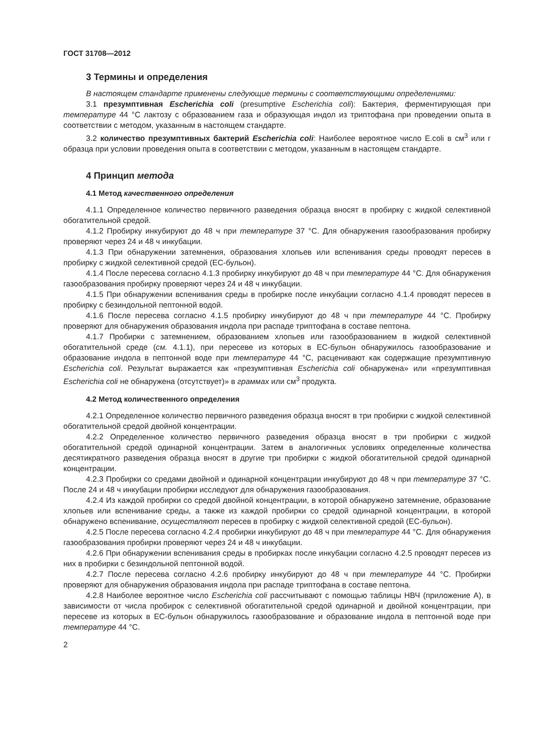ГОСТ 31708—2012
3 Термины и определения
В настоящем стандарте применены следующие термины с соответствующими определениями:
3.1 презумптивная Escherichia coli (presumptive Escherichia coli): Бактерия, ферментирующая при температуре 44 °С лактозу с образованием газа и образующая индол из триптофана при проведении опыта в соответствии с методом, указанным в настоящем стандарте.
3.2 количество презумптивных бактерий Escherichia coli: Наиболее вероятное число E.coli в см<sup>3</sup> или г образца при условии проведения опыта в соответствии с методом, указанным в настоящем стандарте.
4 Принцип метода
4.1 Метод качественного определения
4.1.1 Определенное количество первичного разведения образца вносят в пробирку с жидкой селективной обогатительной средой.
4.1.2 Пробирку инкубируют до 48 ч при температуре 37 °С. Для обнаружения газообразования пробирку проверяют через 24 и 48 ч инкубации.
4.1.3 При обнаружении затемнения, образования хлопьев или вспенивания среды проводят пересев в пробирку с жидкой селективной средой (ЕС-бульон).
4.1.4 После пересева согласно 4.1.3 пробирку инкубируют до 48 ч при температуре 44 °С. Для обнаружения газообразования пробирку проверяют через 24 и 48 ч инкубации.
4.1.5 При обнаружении вспенивания среды в пробирке после инкубации согласно 4.1.4 проводят пересев в пробирку с безиндольной пептонной водой.
4.1.6 После пересева согласно 4.1.5 пробирку инкубируют до 48 ч при температуре 44 °С. Пробирку проверяют для обнаружения образования индола при распаде триптофана в составе пептона.
4.1.7 Пробирки с затемнением, образованием хлопьев или газообразованием в жидкой селективной обогатительной среде (см. 4.1.1), при пересеве из которых в ЕС-бульон обнаружилось газообразование и образование индола в пептонной воде при температуре 44 °С, расценивают как содержащие презумптивную Escherichia coli. Результат выражается как «презумптивная Escherichia coli обнаружена» или «презумптивная Escherichia coli не обнаружена (отсутствует)» в граммах или см<sup>3</sup> продукта.
4.2 Метод количественного определения
4.2.1 Определенное количество первичного разведения образца вносят в три пробирки с жидкой селективной обогатительной средой двойной концентрации.
4.2.2 Определенное количество первичного разведения образца вносят в три пробирки с жидкой обогатительной средой одинарной концентрации. Затем в аналогичных условиях определенные количества десятикратного разведения образца вносят в другие три пробирки с жидкой обогатительной средой одинарной концентрации.
4.2.3 Пробирки со средами двойной и одинарной концентрации инкубируют до 48 ч при температуре 37 °С. После 24 и 48 ч инкубации пробирки исследуют для обнаружения газообразования.
4.2.4 Из каждой пробирки со средой двойной концентрации, в которой обнаружено затемнение, образование хлопьев или вспенивание среды, а также из каждой пробирки со средой одинарной концентрации, в которой обнаружено вспенивание, осуществляют пересев в пробирку с жидкой селективной средой (ЕС-бульон).
4.2.5 После пересева согласно 4.2.4 пробирки инкубируют до 48 ч при температуре 44 °С. Для обнаружения газообразования пробирки проверяют через 24 и 48 ч инкубации.
4.2.6 При обнаружении вспенивания среды в пробирках после инкубации согласно 4.2.5 проводят пересев из них в пробирки с безиндольной пептонной водой.
4.2.7 После пересева согласно 4.2.6 пробирку инкубируют до 48 ч при температуре 44 °С. Пробирки проверяют для обнаружения образования индола при распаде триптофана в составе пептона.
4.2.8 Наиболее вероятное число Escherichia coli рассчитывают с помощью таблицы НВЧ (приложение А), в зависимости от числа пробирок с селективной обогатительной средой одинарной и двойной концентрации, при пересеве из которых в ЕС-бульон обнаружилось газообразование и образование индола в пептонной воде при температуре 44 °С.
2